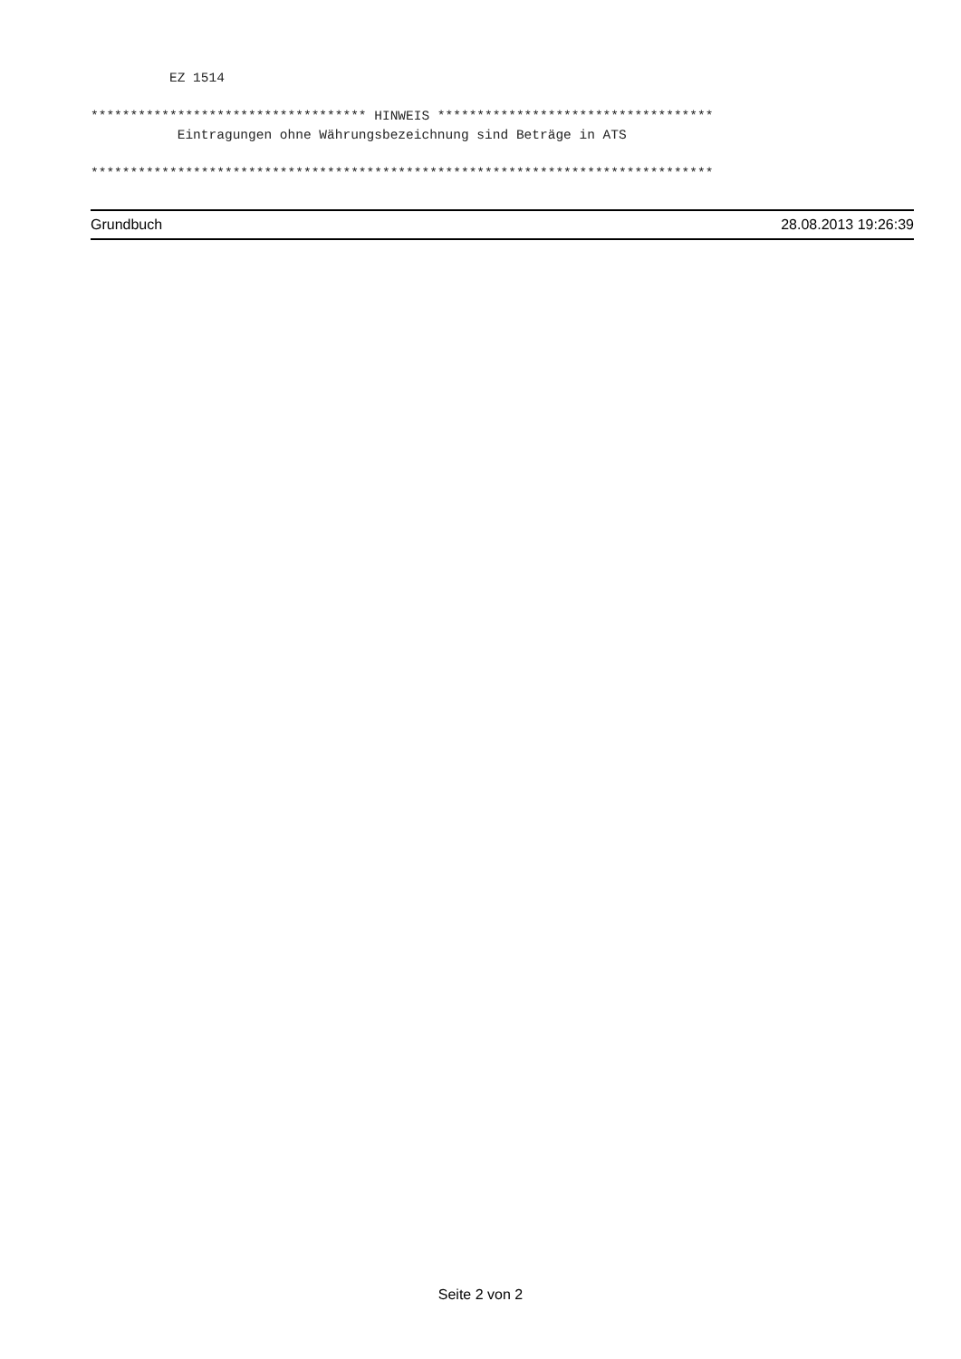EZ 1514

*********************************** HINWEIS ***********************************
           Eintragungen ohne Währungsbezeichnung sind Beträge in ATS

*******************************************************************************
Grundbuch 28.08.2013 19:26:39
Seite 2 von 2